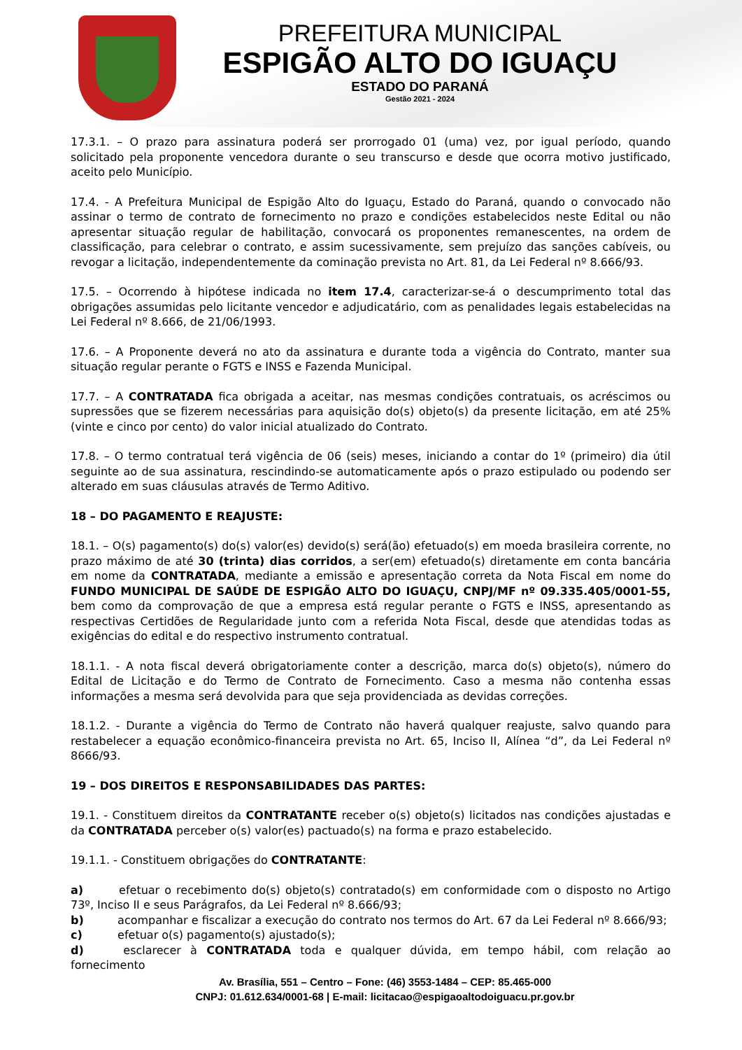PREFEITURA MUNICIPAL
ESPIGÃO ALTO DO IGUAÇU
ESTADO DO PARANÁ
Gestão 2021 - 2024
17.3.1. – O prazo para assinatura poderá ser prorrogado 01 (uma) vez, por igual período, quando solicitado pela proponente vencedora durante o seu transcurso e desde que ocorra motivo justificado, aceito pelo Município.
17.4. - A Prefeitura Municipal de Espigão Alto do Iguaçu, Estado do Paraná, quando o convocado não assinar o termo de contrato de fornecimento no prazo e condições estabelecidos neste Edital ou não apresentar situação regular de habilitação, convocará os proponentes remanescentes, na ordem de classificação, para celebrar o contrato, e assim sucessivamente, sem prejuízo das sanções cabíveis, ou revogar a licitação, independentemente da cominação prevista no Art. 81, da Lei Federal nº 8.666/93.
17.5. – Ocorrendo à hipótese indicada no item 17.4, caracterizar-se-á o descumprimento total das obrigações assumidas pelo licitante vencedor e adjudicatário, com as penalidades legais estabelecidas na Lei Federal nº 8.666, de 21/06/1993.
17.6. – A Proponente deverá no ato da assinatura e durante toda a vigência do Contrato, manter sua situação regular perante o FGTS e INSS e Fazenda Municipal.
17.7. – A CONTRATADA fica obrigada a aceitar, nas mesmas condições contratuais, os acréscimos ou supressões que se fizerem necessárias para aquisição do(s) objeto(s) da presente licitação, em até 25% (vinte e cinco por cento) do valor inicial atualizado do Contrato.
17.8. – O termo contratual terá vigência de 06 (seis) meses, iniciando a contar do 1º (primeiro) dia útil seguinte ao de sua assinatura, rescindindo-se automaticamente após o prazo estipulado ou podendo ser alterado em suas cláusulas através de Termo Aditivo.
18 – DO PAGAMENTO E REAJUSTE:
18.1. – O(s) pagamento(s) do(s) valor(es) devido(s) será(ão) efetuado(s) em moeda brasileira corrente, no prazo máximo de até 30 (trinta) dias corridos, a ser(em) efetuado(s) diretamente em conta bancária em nome da CONTRATADA, mediante a emissão e apresentação correta da Nota Fiscal em nome do FUNDO MUNICIPAL DE SAÚDE DE ESPIGÃO ALTO DO IGUAÇU, CNPJ/MF nº 09.335.405/0001-55, bem como da comprovação de que a empresa está regular perante o FGTS e INSS, apresentando as respectivas Certidões de Regularidade junto com a referida Nota Fiscal, desde que atendidas todas as exigências do edital e do respectivo instrumento contratual.
18.1.1. - A nota fiscal deverá obrigatoriamente conter a descrição, marca do(s) objeto(s), número do Edital de Licitação e do Termo de Contrato de Fornecimento. Caso a mesma não contenha essas informações a mesma será devolvida para que seja providenciada as devidas correções.
18.1.2. - Durante a vigência do Termo de Contrato não haverá qualquer reajuste, salvo quando para restabelecer a equação econômico-financeira prevista no Art. 65, Inciso II, Alínea “d”, da Lei Federal nº 8666/93.
19 – DOS DIREITOS E RESPONSABILIDADES DAS PARTES:
19.1. - Constituem direitos da CONTRATANTE receber o(s) objeto(s) licitados nas condições ajustadas e da CONTRATADA perceber o(s) valor(es) pactuado(s) na forma e prazo estabelecido.
19.1.1. - Constituem obrigações do CONTRATANTE:
a) efetuar o recebimento do(s) objeto(s) contratado(s) em conformidade com o disposto no Artigo 73º, Inciso II e seus Parágrafos, da Lei Federal nº 8.666/93;
b) acompanhar e fiscalizar a execução do contrato nos termos do Art. 67 da Lei Federal nº 8.666/93;
c) efetuar o(s) pagamento(s) ajustado(s);
d) esclarecer à CONTRATADA toda e qualquer dúvida, em tempo hábil, com relação ao fornecimento
Av. Brasília, 551 – Centro – Fone: (46) 3553-1484 – CEP: 85.465-000
CNPJ: 01.612.634/0001-68 | E-mail: licitacao@espigaoaltodoiguacu.pr.gov.br